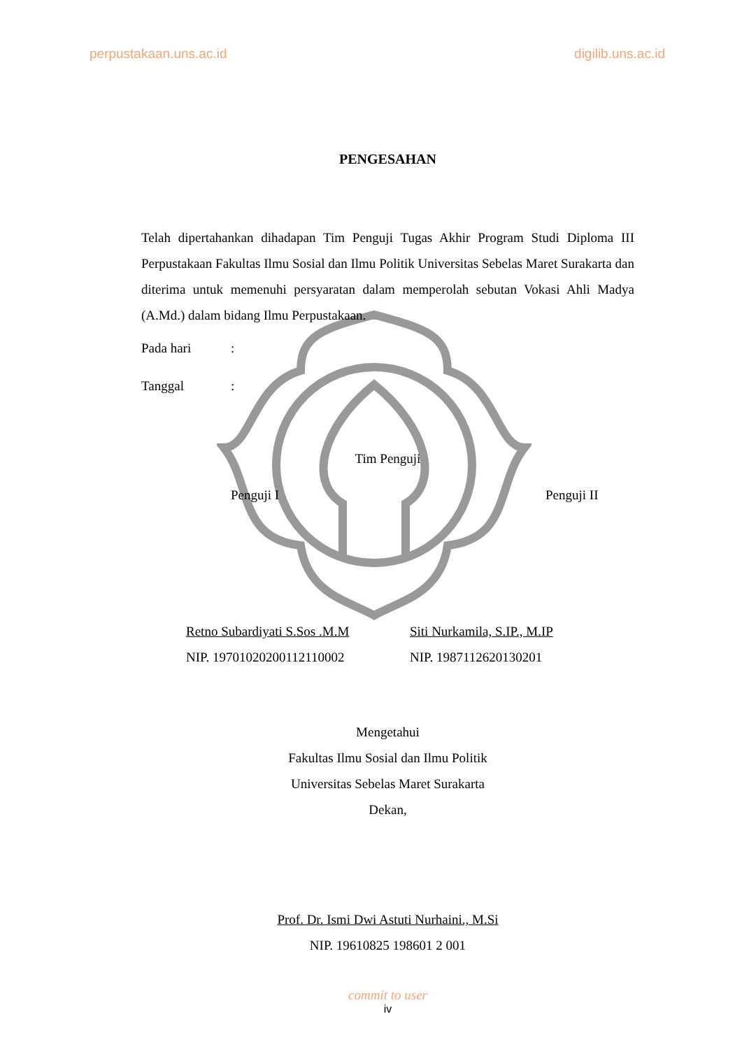perpustakaan.uns.ac.id digilib.uns.ac.id
PENGESAHAN
Telah dipertahankan dihadapan Tim Penguji Tugas Akhir Program Studi Diploma III Perpustakaan Fakultas Ilmu Sosial dan Ilmu Politik Universitas Sebelas Maret Surakarta dan diterima untuk memenuhi persyaratan dalam memperolah sebutan Vokasi Ahli Madya (A.Md.) dalam bidang Ilmu Perpustakaan.
Pada hari:
Tanggal:
Tim Penguji
Penguji I Penguji II
Retno Subardiyati S.Sos .M.M
NIP. 19701020200112110002
Siti Nurkamila, S.IP., M.IP
NIP. 1987112620130201
Mengetahui
Fakultas Ilmu Sosial dan Ilmu Politik
Universitas Sebelas Maret Surakarta
Dekan,
Prof. Dr. Ismi Dwi Astuti Nurhaini., M.Si
NIP. 19610825 198601 2 001
commit to user
iv